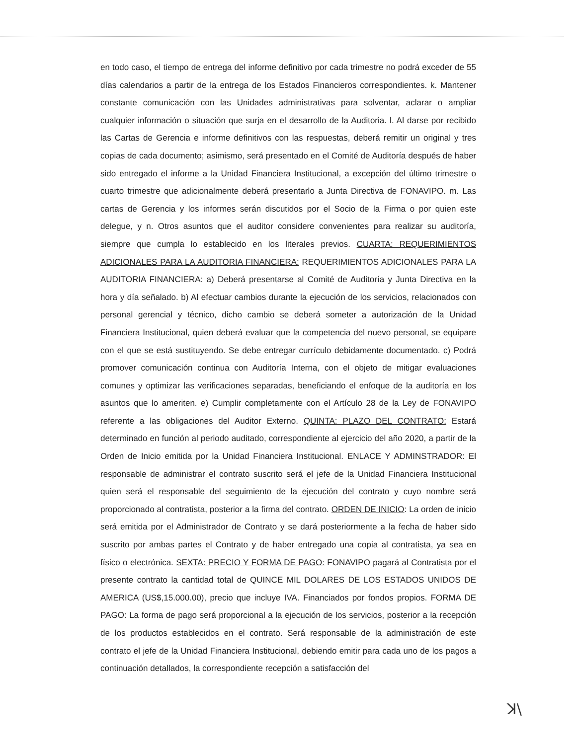en todo caso, el tiempo de entrega del informe definitivo por cada trimestre no podrá exceder de 55 días calendarios a partir de la entrega de los Estados Financieros correspondientes. k. Mantener constante comunicación con las Unidades administrativas para solventar, aclarar o ampliar cualquier información o situación que surja en el desarrollo de la Auditoria. l. Al darse por recibido las Cartas de Gerencia e informe definitivos con las respuestas, deberá remitir un original y tres copias de cada documento; asimismo, será presentado en el Comité de Auditoría después de haber sido entregado el informe a la Unidad Financiera Institucional, a excepción del último trimestre o cuarto trimestre que adicionalmente deberá presentarlo a Junta Directiva de FONAVIPO. m. Las cartas de Gerencia y los informes serán discutidos por el Socio de la Firma o por quien este delegue, y n. Otros asuntos que el auditor considere convenientes para realizar su auditoría, siempre que cumpla lo establecido en los literales previos. CUARTA: REQUERIMIENTOS ADICIONALES PARA LA AUDITORIA FINANCIERA: REQUERIMIENTOS ADICIONALES PARA LA AUDITORIA FINANCIERA: a) Deberá presentarse al Comité de Auditoría y Junta Directiva en la hora y día señalado. b) Al efectuar cambios durante la ejecución de los servicios, relacionados con personal gerencial y técnico, dicho cambio se deberá someter a autorización de la Unidad Financiera Institucional, quien deberá evaluar que la competencia del nuevo personal, se equipare con el que se está sustituyendo. Se debe entregar currículo debidamente documentado. c) Podrá promover comunicación continua con Auditoría Interna, con el objeto de mitigar evaluaciones comunes y optimizar las verificaciones separadas, beneficiando el enfoque de la auditoría en los asuntos que lo ameriten. e) Cumplir completamente con el Artículo 28 de la Ley de FONAVIPO referente a las obligaciones del Auditor Externo. QUINTA: PLAZO DEL CONTRATO: Estará determinado en función al periodo auditado, correspondiente al ejercicio del año 2020, a partir de la Orden de Inicio emitida por la Unidad Financiera Institucional. ENLACE Y ADMINSTRADOR: El responsable de administrar el contrato suscrito será el jefe de la Unidad Financiera Institucional quien será el responsable del seguimiento de la ejecución del contrato y cuyo nombre será proporcionado al contratista, posterior a la firma del contrato. ORDEN DE INICIO: La orden de inicio será emitida por el Administrador de Contrato y se dará posteriormente a la fecha de haber sido suscrito por ambas partes el Contrato y de haber entregado una copia al contratista, ya sea en físico o electrónica. SEXTA: PRECIO Y FORMA DE PAGO: FONAVIPO pagará al Contratista por el presente contrato la cantidad total de QUINCE MIL DOLARES DE LOS ESTADOS UNIDOS DE AMERICA (US$,15.000.00), precio que incluye IVA. Financiados por fondos propios. FORMA DE PAGO: La forma de pago será proporcional a la ejecución de los servicios, posterior a la recepción de los productos establecidos en el contrato. Será responsable de la administración de este contrato el jefe de la Unidad Financiera Institucional, debiendo emitir para cada uno de los pagos a continuación detallados, la correspondiente recepción a satisfacción del
ꓘ\